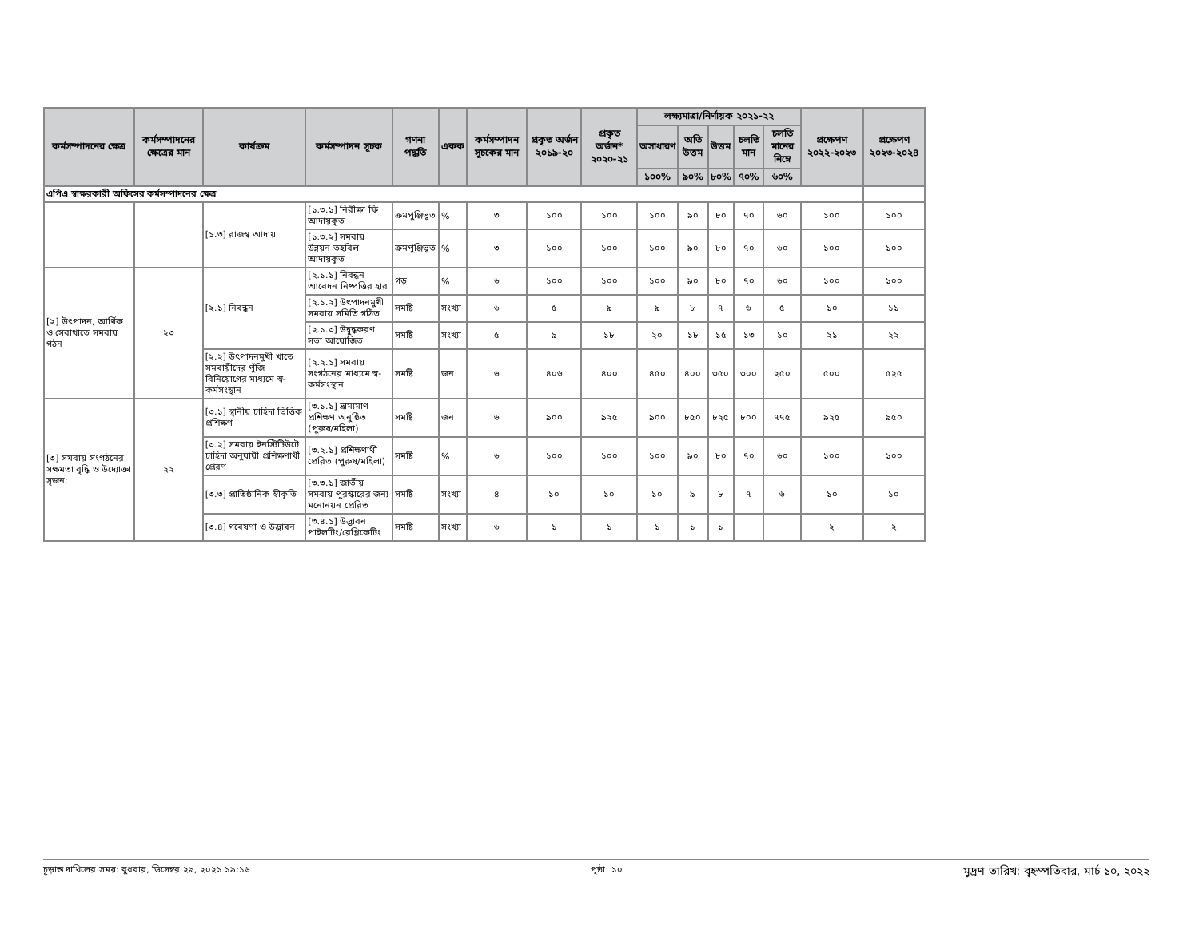| কর্মসম্পাদনের ক্ষেত্র | কর্মসম্পাদনের ক্ষেত্রের মান | কার্যক্রম | কর্মসম্পাদন সূচক | গণনা পদ্ধতি | একক | কর্মসম্পাদন সূচকের মান | প্রকৃত অর্জন ২০১৯-২০ | প্রকৃত অর্জন* ২০২০-২১ | লক্ষ্যমাত্রা/নির্ণায়ক ২০২১-২২ | | | | | প্রক্ষেপণ ২০২২-২০২৩ | প্রক্ষেপণ ২০২৩-২০২৪ |
| --- | --- | --- | --- | --- | --- | --- | --- | --- | --- | --- | --- | --- | --- | --- | --- |
| | | | | | | | | | অসাধারণ | অতি উত্তম | উত্তম | চলতি মান | চলতি মানের নিম্নে | | |
| | | | | | | | | | ১০০% | ৯০% | ৮০% | ৭০% | ৬০% | | |
| এপিএ স্বাক্ষরকারী অফিসের কর্মসম্পাদনের ক্ষেত্র | | | | | | | | | | | | | | | |
| | | [১.৩] রাজস্ব আদায় | [১.৩.১] নিরীক্ষা ফি আদায়কৃত | ক্রমপুঞ্জিভূত | % | ৩ | ১০০ | ১০০ | ১০০ | ৯০ | ৮০ | ৭০ | ৬০ | ১০০ | ১০০ |
| | | | [১.৩.২] সমবায় উন্নয়ন তহবিল আদায়কৃত | ক্রমপুঞ্জিভূত | % | ৩ | ১০০ | ১০০ | ১০০ | ৯০ | ৮০ | ৭০ | ৬০ | ১০০ | ১০০ |
| [২] উৎপাদন, আর্থিক ও সেবাখাতে সমবায় গঠন | ২৩ | [২.১] নিবন্ধন | [২.১.১] নিবন্ধন আবেদন নিষ্পত্তির হার | গড় | % | ৬ | ১০০ | ১০০ | ১০০ | ৯০ | ৮০ | ৭০ | ৬০ | ১০০ | ১০০ |
| | | | [২.১.২] উৎপাদনমুখী সমবায় সমিতি গঠিত | সমষ্টি | সংখ্যা | ৬ | ৫ | ৯ | ৯ | ৮ | ৭ | ৬ | ৫ | ১০ | ১১ |
| | | | [২.১.৩] উদ্বুদ্ধকরণ সভা আয়োজিত | সমষ্টি | সংখ্যা | ৫ | ৯ | ১৮ | ২০ | ১৮ | ১৫ | ১৩ | ১০ | ২১ | ২২ |
| | | [২.২] উৎপাদনমুখী খাতে সমবায়ীদের পুঁজি বিনিয়োগের মাধ্যমে স্ব-কর্মসংস্থান | [২.২.১] সমবায় সংগঠনের মাধ্যমে স্ব-কর্মসংস্থান | সমষ্টি | জন | ৬ | ৪০৬ | ৪০০ | ৪৫০ | ৪০০ | ৩৫০ | ৩০০ | ২৫০ | ৫০০ | ৫২৫ |
| [৩] সমবায় সংগঠনের সক্ষমতা বৃদ্ধি ও উদ্যোক্তা সৃজন; | ২২ | [৩.১] স্থানীয় চাহিদা ভিত্তিক প্রশিক্ষণ | [৩.১.১] ভ্রাম্যমাণ প্রশিক্ষণ অনুষ্ঠিত (পুরুষ/মহিলা) | সমষ্টি | জন | ৬ | ৯০০ | ৯২৫ | ৯০০ | ৮৫০ | ৮২৫ | ৮০০ | ৭৭৫ | ৯২৫ | ৯৫০ |
| | | [৩.২] সমবায় ইনস্টিটিউটে চাহিদা অনুযায়ী প্রশিক্ষণার্থী প্রেরণ | [৩.২.১] প্রশিক্ষণার্থী প্রেরিত (পুরুষ/মহিলা) | সমষ্টি | % | ৬ | ১০০ | ১০০ | ১০০ | ৯০ | ৮০ | ৭০ | ৬০ | ১০০ | ১০০ |
| | | [৩.৩] প্রাতিষ্ঠানিক স্বীকৃতি | [৩.৩.১] জাতীয় সমবায় পুরস্কারের জন্য মনোনয়ন প্রেরিত | সমষ্টি | সংখ্যা | ৪ | ১০ | ১০ | ১০ | ৯ | ৮ | ৭ | ৬ | ১০ | ১০ |
| | | [৩.৪] গবেষণা ও উদ্ভাবন | [৩.৪.১] উদ্ভাবন পাইলটিং/রেপ্লিকেটিং | সমষ্টি | সংখ্যা | ৬ | ১ | ১ | ১ | ১ | ১ | | | ২ | ২ |
চূড়ান্ত দাখিলের সময়: বুধবার, ডিসেম্বর ২৯, ২০২১ ১৯:১৬ পৃষ্ঠা: ১০ মুদ্রণ তারিখ: বৃহস্পতিবার, মার্চ ১০, ২০২২